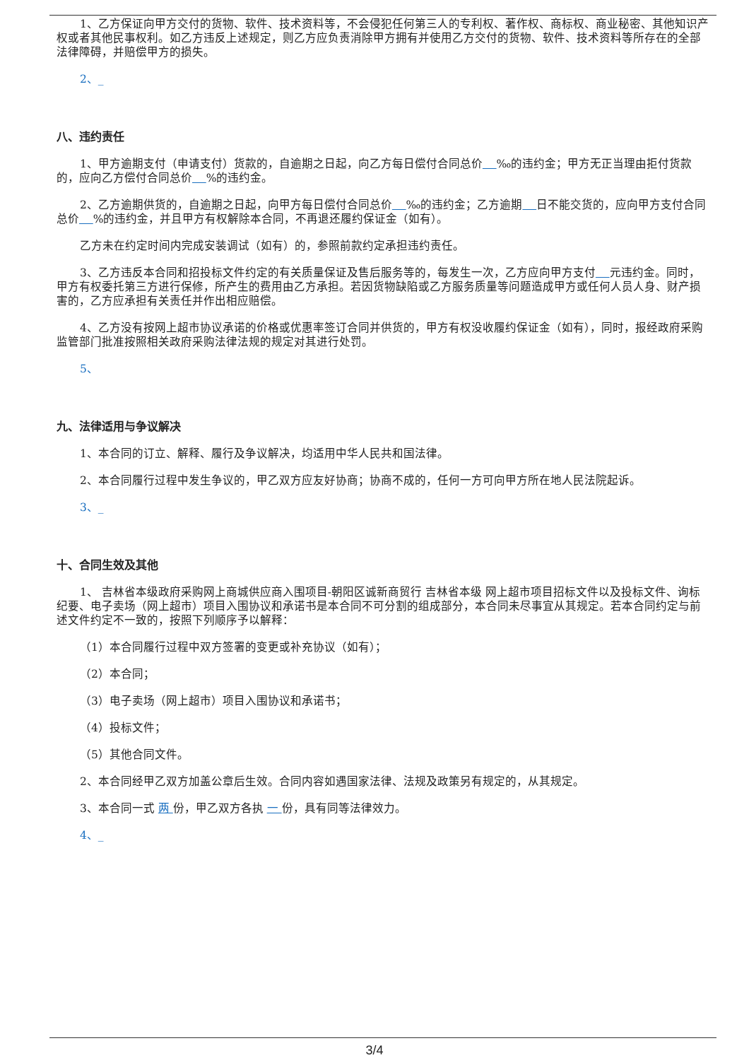1、乙方保证向甲方交付的货物、软件、技术资料等，不会侵犯任何第三人的专利权、著作权、商标权、商业秘密、其他知识产权或者其他民事权利。如乙方违反上述规定，则乙方应负责消除甲方拥有并使用乙方交付的货物、软件、技术资料等所存在的全部法律障碍，并赔偿甲方的损失。
2、_
八、违约责任
1、甲方逾期支付（申请支付）货款的，自逾期之日起，向乙方每日偿付合同总价 ‰的违约金；甲方无正当理由拒付货款的，应向乙方偿付合同总价 %的违约金。
2、乙方逾期供货的，自逾期之日起，向甲方每日偿付合同总价 ‰的违约金；乙方逾期 日不能交货的，应向甲方支付合同总价 %的违约金，并且甲方有权解除本合同，不再退还履约保证金（如有）。
乙方未在约定时间内完成安装调试（如有）的，参照前款约定承担违约责任。
3、乙方违反本合同和招投标文件约定的有关质量保证及售后服务等的，每发生一次，乙方应向甲方支付 元违约金。同时，甲方有权委托第三方进行保修，所产生的费用由乙方承担。若因货物缺陷或乙方服务质量等问题造成甲方或任何人员人身、财产损害的，乙方应承担有关责任并作出相应赔偿。
4、乙方没有按网上超市协议承诺的价格或优惠率签订合同并供货的，甲方有权没收履约保证金（如有），同时，报经政府采购监管部门批准按照相关政府采购法律法规的规定对其进行处罚。
5、
九、法律适用与争议解决
1、本合同的订立、解释、履行及争议解决，均适用中华人民共和国法律。
2、本合同履行过程中发生争议的，甲乙双方应友好协商；协商不成的，任何一方可向甲方所在地人民法院起诉。
3、_
十、合同生效及其他
1、 吉林省本级政府采购网上商城供应商入围项目-朝阳区诚新商贸行 吉林省本级 网上超市项目招标文件以及投标文件、询标纪要、电子卖场（网上超市）项目入围协议和承诺书是本合同不可分割的组成部分，本合同未尽事宜从其规定。若本合同约定与前述文件约定不一致的，按照下列顺序予以解释：
（1）本合同履行过程中双方签署的变更或补充协议（如有）；
（2）本合同；
（3）电子卖场（网上超市）项目入围协议和承诺书；
（4）投标文件；
（5）其他合同文件。
2、本合同经甲乙双方加盖公章后生效。合同内容如遇国家法律、法规及政策另有规定的，从其规定。
3、本合同一式 两 份，甲乙双方各执 一 份，具有同等法律效力。
4、_
3/4